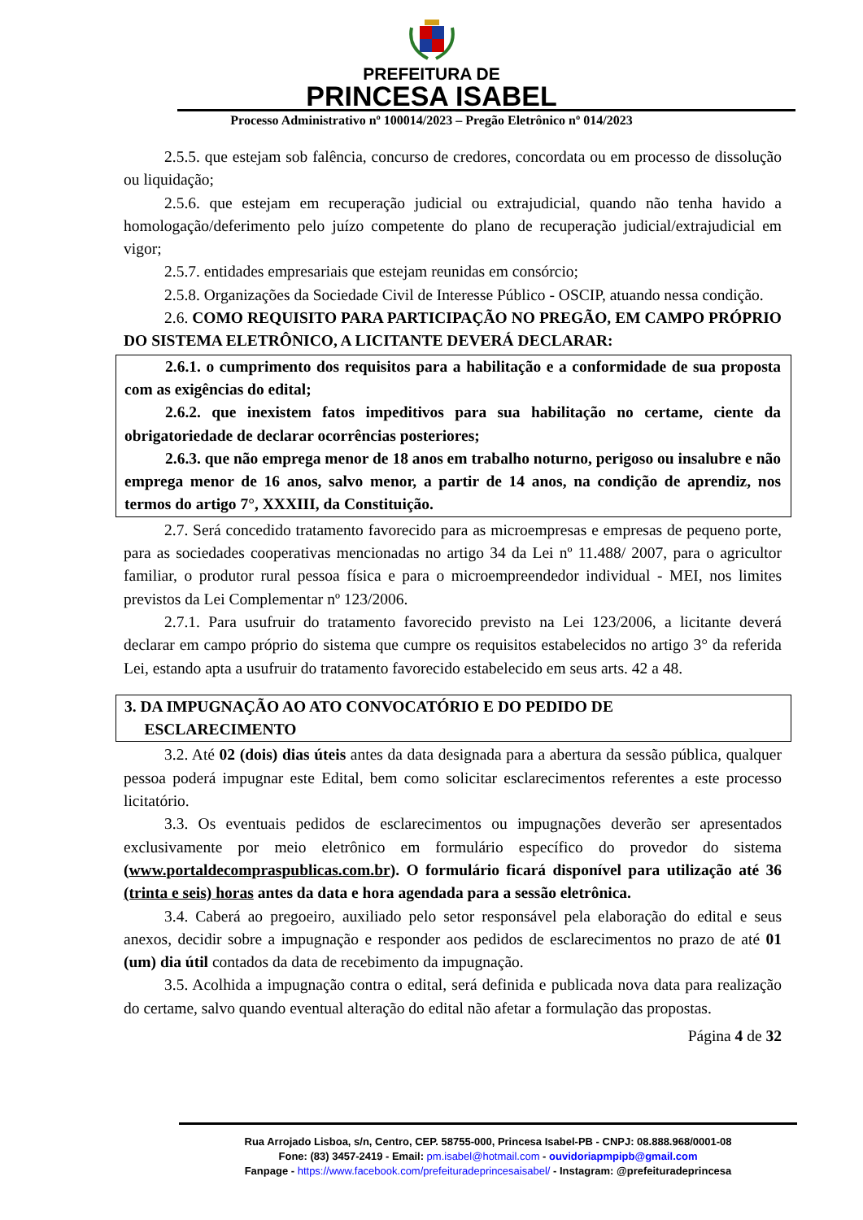PREFEITURA DE
PRINCESA ISABEL
Processo Administrativo nº 100014/2023 – Pregão Eletrônico nº 014/2023
2.5.5. que estejam sob falência, concurso de credores, concordata ou em processo de dissolução ou liquidação;
2.5.6. que estejam em recuperação judicial ou extrajudicial, quando não tenha havido a homologação/deferimento pelo juízo competente do plano de recuperação judicial/extrajudicial em vigor;
2.5.7. entidades empresariais que estejam reunidas em consórcio;
2.5.8. Organizações da Sociedade Civil de Interesse Público - OSCIP, atuando nessa condição.
2.6. COMO REQUISITO PARA PARTICIPAÇÃO NO PREGÃO, EM CAMPO PRÓPRIO DO SISTEMA ELETRÔNICO, A LICITANTE DEVERÁ DECLARAR:
2.6.1. o cumprimento dos requisitos para a habilitação e a conformidade de sua proposta com as exigências do edital;
2.6.2. que inexistem fatos impeditivos para sua habilitação no certame, ciente da obrigatoriedade de declarar ocorrências posteriores;
2.6.3. que não emprega menor de 18 anos em trabalho noturno, perigoso ou insalubre e não emprega menor de 16 anos, salvo menor, a partir de 14 anos, na condição de aprendiz, nos termos do artigo 7°, XXXIII, da Constituição.
2.7. Será concedido tratamento favorecido para as microempresas e empresas de pequeno porte, para as sociedades cooperativas mencionadas no artigo 34 da Lei nº 11.488/ 2007, para o agricultor familiar, o produtor rural pessoa física e para o microempreendedor individual - MEI, nos limites previstos da Lei Complementar nº 123/2006.
2.7.1. Para usufruir do tratamento favorecido previsto na Lei 123/2006, a licitante deverá declarar em campo próprio do sistema que cumpre os requisitos estabelecidos no artigo 3° da referida Lei, estando apta a usufruir do tratamento favorecido estabelecido em seus arts. 42 a 48.
3. DA IMPUGNAÇÃO AO ATO CONVOCATÓRIO E DO PEDIDO DE
ESCLARECIMENTO
3.2. Até 02 (dois) dias úteis antes da data designada para a abertura da sessão pública, qualquer pessoa poderá impugnar este Edital, bem como solicitar esclarecimentos referentes a este processo licitatório.
3.3. Os eventuais pedidos de esclarecimentos ou impugnações deverão ser apresentados exclusivamente por meio eletrônico em formulário específico do provedor do sistema (www.portaldecompraspublicas.com.br). O formulário ficará disponível para utilização até 36 (trinta e seis) horas antes da data e hora agendada para a sessão eletrônica.
3.4. Caberá ao pregoeiro, auxiliado pelo setor responsável pela elaboração do edital e seus anexos, decidir sobre a impugnação e responder aos pedidos de esclarecimentos no prazo de até 01 (um) dia útil contados da data de recebimento da impugnação.
3.5. Acolhida a impugnação contra o edital, será definida e publicada nova data para realização do certame, salvo quando eventual alteração do edital não afetar a formulação das propostas.
Página 4 de 32
Rua Arrojado Lisboa, s/n, Centro, CEP. 58755-000, Princesa Isabel-PB - CNPJ: 08.888.968/0001-08
Fone: (83) 3457-2419 - Email: pm.isabel@hotmail.com - ouvidoriapmpipb@gmail.com
Fanpage - https://www.facebook.com/prefeituradeprincesaisabel/ - Instagram: @prefeituradeprincesa